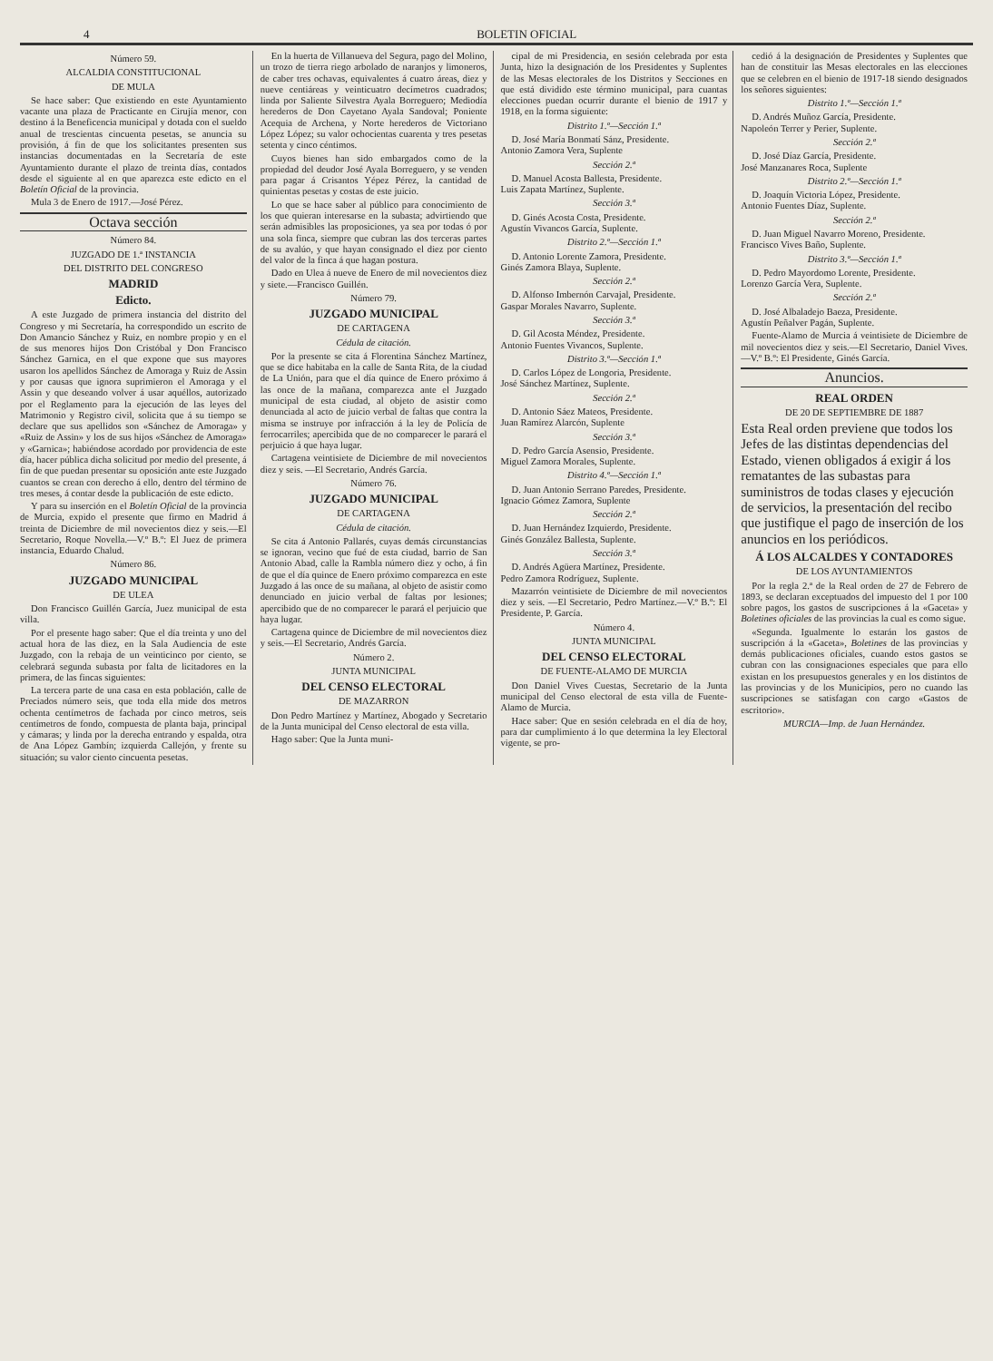4 BOLETIN OFICIAL
Número 59.
ALCALDIA CONSTITUCIONAL
DE MULA
Se hace saber: Que existiendo en este Ayuntamiento vacante una plaza de Practicante en Cirujía menor, con destino á la Beneficencia municipal y dotada con el sueldo anual de trescientas cincuenta pesetas, se anuncia su provisión, á fin de que los solicitantes presenten sus instancias documentadas en la Secretaría de este Ayuntamiento durante el plazo de treinta días, contados desde el siguiente al en que aparezca este edicto en el Boletín Oficial de la provincia.
Mula 3 de Enero de 1917.—José Pérez.
Octava sección
Número 84.
JUZGADO DE 1.ª INSTANCIA
DEL DISTRITO DEL CONGRESO
MADRID
Edicto.
A este Juzgado de primera instancia del distrito del Congreso y mi Secretaría, ha correspondido un escrito de Don Amancio Sánchez y Ruiz, en nombre propio y en el de sus menores hijos Don Cristóbal y Don Francisco Sánchez Garnica, en el que expone que sus mayores usaron los apellidos Sánchez de Amoraga y Ruiz de Assin y por causas que ignora suprimieron el Amoraga y el Assin y que deseando volver á usar aquéllos, autorizado por el Reglamento para la ejecución de las leyes del Matrimonio y Registro civil, solicita que á su tiempo se declare que sus apellidos son «Sánchez de Amoraga» y «Ruiz de Assin» y los de sus hijos «Sánchez de Amoraga» y «Garnica»; habiéndose acordado por providencia de este día, hacer pública dicha solicitud por medio del presente, á fin de que puedan presentar su oposición ante este Juzgado cuantos se crean con derecho á ello, dentro del término de tres meses, á contar desde la publicación de este edicto.
Y para su inserción en el Boletín Oficial de la provincia de Murcia, expido el presente que firmo en Madrid á treinta de Diciembre de mil novecientos diez y seis.—El Secretario, Roque Novella.—V.º B.º: El Juez de primera instancia, Eduardo Chalud.
Número 86.
JUZGADO MUNICIPAL
DE ULEA
Don Francisco Guillén García, Juez municipal de esta villa.
Por el presente hago saber: Que el día treinta y uno del actual hora de las diez, en la Sala Audiencia de este Juzgado, con la rebaja de un veinticinco por ciento, se celebrará segunda subasta por falta de licitadores en la primera, de las fincas siguientes:
La tercera parte de una casa en esta población, calle de Preciados número seis, que toda ella mide dos metros ochenta centímetros de fachada por cinco metros, seis centímetros de fondo, compuesta de planta baja, principal y cámaras; y linda por la derecha entrando y espalda, otra de Ana López Gambín; izquierda Callejón, y frente su situación; su valor ciento cincuenta pesetas.
En la huerta de Villanueva del Segura, pago del Molino, un trozo de tierra riego arbolado de naranjos y limoneros, de caber tres ochavas, equivalentes á cuatro áreas, diez y nueve centiáreas y veinticuatro decímetros cuadrados; linda por Saliente Silvestra Ayala Borreguero; Mediodía herederos de Don Cayetano Ayala Sandoval; Poniente Acequia de Archena, y Norte herederos de Victoriano López López; su valor ochocientas cuarenta y tres pesetas setenta y cinco céntimos.
Cuyos bienes han sido embargados como de la propiedad del deudor José Ayala Borreguero, y se venden para pagar á Crisantos Yépez Pérez, la cantidad de quinientas pesetas y costas de este juicio.
Lo que se hace saber al público para conocimiento de los que quieran interesarse en la subasta; advirtiendo que serán admisibles las proposiciones, ya sea por todas ó por una sola finca, siempre que cubran las dos terceras partes de su avalúo, y que hayan consignado el diez por ciento del valor de la finca á que hagan postura.
Dado en Ulea á nueve de Enero de mil novecientos diez y siete.—Francisco Guillén.
Número 79.
JUZGADO MUNICIPAL
DE CARTAGENA
Cédula de citación.
Por la presente se cita á Florentina Sánchez Martínez, que se dice habitaba en la calle de Santa Rita, de la ciudad de La Unión, para que el día quince de Enero próximo á las once de la mañana, comparezca ante el Juzgado municipal de esta ciudad, al objeto de asistir como denunciada al acto de juicio verbal de faltas que contra la misma se instruye por infracción á la ley de Policía de ferrocarriles; apercibida que de no comparecer le parará el perjuicio á que haya lugar.
Cartagena veintisiete de Diciembre de mil novecientos diez y seis. —El Secretario, Andrés García.
Número 76.
JUZGADO MUNICIPAL
DE CARTAGENA
Cédula de citación.
Se cita á Antonio Pallarés, cuyas demás circunstancias se ignoran, vecino que fué de esta ciudad, barrio de San Antonio Abad, calle la Rambla número diez y ocho, á fin de que el día quince de Enero próximo comparezca en este Juzgado á las once de su mañana, al objeto de asistir como denunciado en juicio verbal de faltas por lesiones; apercibido que de no comparecer le parará el perjuicio que haya lugar.
Cartagena quince de Diciembre de mil novecientos diez y seis.—El Secretario, Andrés García.
Número 2.
JUNTA MUNICIPAL
DEL CENSO ELECTORAL
DE MAZARRON
Don Pedro Martínez y Martínez, Abogado y Secretario de la Junta municipal del Censo electoral de esta villa.
Hago saber: Que la Junta muni-
cipal de mi Presidencia, en sesión celebrada por esta Junta, hizo la designación de los Presidentes y Suplentes de las Mesas electorales de los Distritos y Secciones en que está dividido este término municipal, para cuantas elecciones puedan ocurrir durante el bienio de 1917 y 1918, en la forma siguiente:
Distrito 1.º—Sección 1.ª
D. José María Bonmatí Sánz, Presidente.
Antonio Zamora Vera, Suplente
Sección 2.ª
D. Manuel Acosta Ballesta, Presidente.
Luis Zapata Martínez, Suplente.
Sección 3.ª
D. Ginés Acosta Costa, Presidente.
Agustín Vivancos García, Suplente.
Distrito 2.º—Sección 1.ª
D. Antonio Lorente Zamora, Presidente.
Ginés Zamora Blaya, Suplente.
Sección 2.ª
D. Alfonso Imbernón Carvajal, Presidente.
Gaspar Morales Navarro, Suplente.
Sección 3.ª
D. Gil Acosta Méndez, Presidente.
Antonio Fuentes Vivancos, Suplente.
Distrito 3.º—Sección 1.ª
D. Carlos López de Longoria, Presidente.
José Sánchez Martínez, Suplente.
Sección 2.ª
D. Antonio Sáez Mateos, Presidente.
Juan Ramírez Alarcón, Suplente
Sección 3.ª
D. Pedro García Asensio, Presidente.
Miguel Zamora Morales, Suplente.
Distrito 4.º—Sección 1.ª
D. Juan Antonio Serrano Paredes, Presidente.
Ignacio Gómez Zamora, Suplente
Sección 2.ª
D. Juan Hernández Izquierdo, Presidente.
Ginés González Ballesta, Suplente.
Sección 3.ª
D. Andrés Agüera Martínez, Presidente.
Pedro Zamora Rodríguez, Suplente.
Mazarrón veintisiete de Diciembre de mil novecientos diez y seis. —El Secretario, Pedro Martínez.—V.º B.º: El Presidente, P. García.
Número 4.
JUNTA MUNICIPAL
DEL CENSO ELECTORAL
DE FUENTE-ALAMO DE MURCIA
Don Daniel Vives Cuestas, Secretario de la Junta municipal del Censo electoral de esta villa de Fuente-Alamo de Murcia.
Hace saber: Que en sesión celebrada en el día de hoy, para dar cumplimiento á lo que determina la ley Electoral vigente, se pro-
cedió á la designación de Presidentes y Suplentes que han de constituir las Mesas electorales en las elecciones que se celebren en el bienio de 1917-18 siendo designados los señores siguientes:
Distrito 1.º—Sección 1.ª
D. Andrés Muñoz García, Presidente.
Napoleón Terrer y Perier, Suplente.
Sección 2.ª
D. José Díaz García, Presidente.
José Manzanares Roca, Suplente
Distrito 2.º—Sección 1.ª
D. Joaquín Victoria López, Presidente.
Antonio Fuentes Díaz, Suplente.
Sección 2.ª
D. Juan Miguel Navarro Moreno, Presidente.
Francisco Vives Baño, Suplente.
Distrito 3.º—Sección 1.ª
D. Pedro Mayordomo Lorente, Presidente.
Lorenzo García Vera, Suplente.
Sección 2.ª
D. José Albaladejo Baeza, Presidente.
Agustín Peñalver Pagán, Suplente.
Fuente-Alamo de Murcia á veintisiete de Diciembre de mil novecientos diez y seis.—El Secretario, Daniel Vives.—V.º B.º: El Presidente, Ginés García.
Anuncios.
REAL ORDEN
DE 20 DE SEPTIEMBRE DE 1887
Esta Real orden previene que todos los Jefes de las distintas dependencias del Estado, vienen obligados á exigir á los rematantes de las subastas para suministros de todas clases y ejecución de servicios, la presentación del recibo que justifique el pago de inserción de los anuncios en los periódicos.
Á LOS ALCALDES Y CONTADORES
DE LOS AYUNTAMIENTOS
Por la regla 2.ª de la Real orden de 27 de Febrero de 1893, se declaran exceptuados del impuesto del 1 por 100 sobre pagos, los gastos de suscripciones á la «Gaceta» y Boletines oficiales de las provincias la cual es como sigue.
«Segunda. Igualmente lo estarán los gastos de suscripción á la «Gaceta», Boletines de las provincias y demás publicaciones oficiales, cuando estos gastos se cubran con las consignaciones especiales que para ello existan en los presupuestos generales y en los distintos de las provincias y de los Municipios, pero no cuando las suscripciones se satisfagan con cargo «Gastos de escritorio».
MURCIA—Imp. de Juan Hernández.